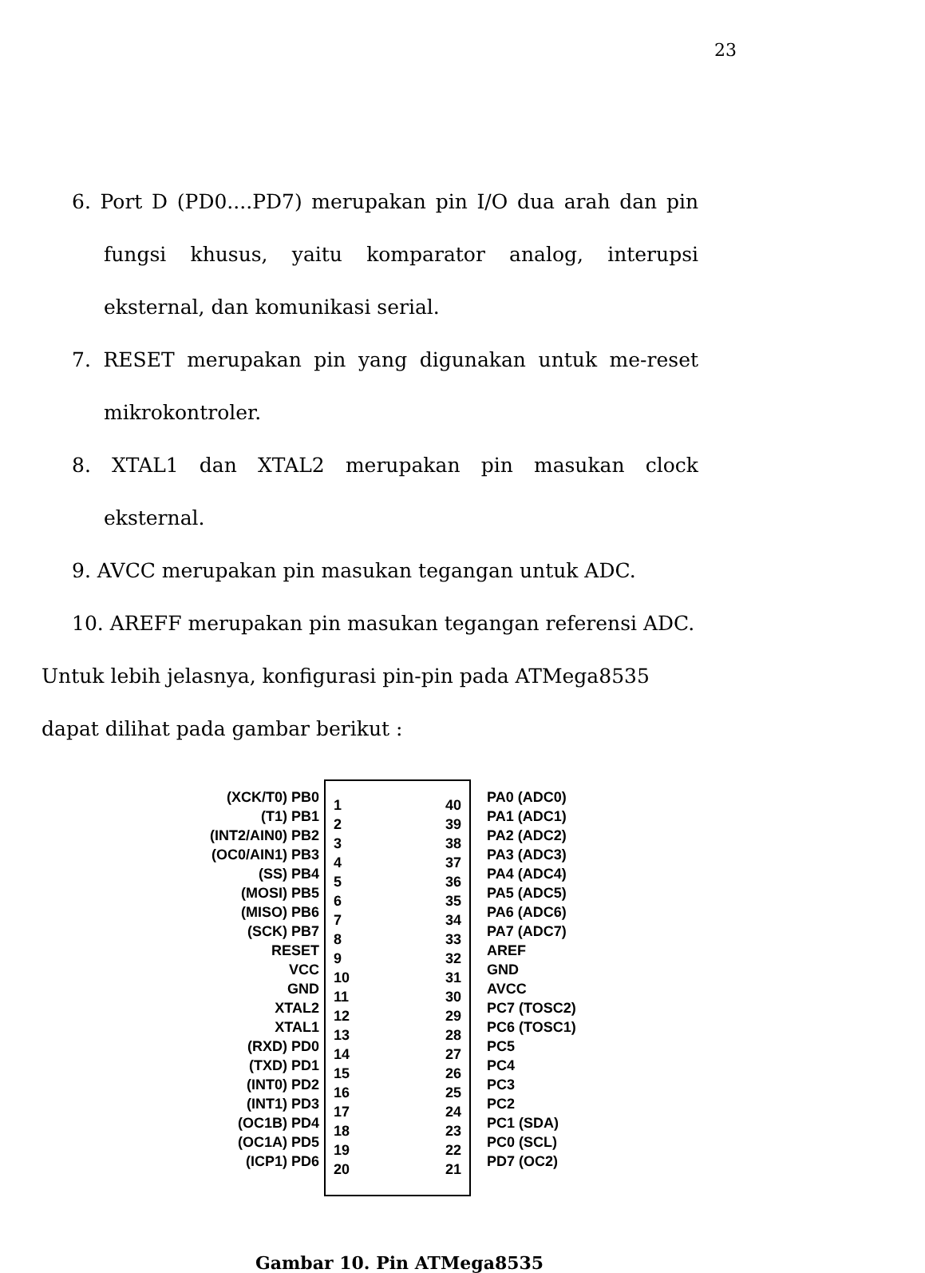23
6. Port D (PD0....PD7) merupakan pin I/O dua arah dan pin fungsi khusus, yaitu komparator analog, interupsi eksternal, dan komunikasi serial.
7. RESET merupakan pin yang digunakan untuk me-reset mikrokontroler.
8. XTAL1 dan XTAL2 merupakan pin masukan clock eksternal.
9. AVCC merupakan pin masukan tegangan untuk ADC.
10. AREFF merupakan pin masukan tegangan referensi ADC.
Untuk lebih jelasnya, konfigurasi pin-pin pada ATMega8535 dapat dilihat pada gambar berikut :
(XCK/T0) PB0
(T1) PB1
(INT2/AIN0) PB2
(OC0/AIN1) PB3
(SS) PB4
(MOSI) PB5
(MISO) PB6
(SCK) PB7
RESET
VCC
GND
XTAL2
XTAL1
(RXD) PD0
(TXD) PD1
(INT0) PD2
(INT1) PD3
(OC1B) PD4
(OC1A) PD5
(ICP1) PD6
1
2
3
4
5
6
7
8
9
10
11
12
13
14
15
16
17
18
19
20
40
39
38
37
36
35
34
33
32
31
30
29
28
27
26
25
24
23
22
21
PA0 (ADC0)
PA1 (ADC1)
PA2 (ADC2)
PA3 (ADC3)
PA4 (ADC4)
PA5 (ADC5)
PA6 (ADC6)
PA7 (ADC7)
AREF
GND
AVCC
PC7 (TOSC2)
PC6 (TOSC1)
PC5
PC4
PC3
PC2
PC1 (SDA)
PC0 (SCL)
PD7 (OC2)
Gambar 10. Pin ATMega8535